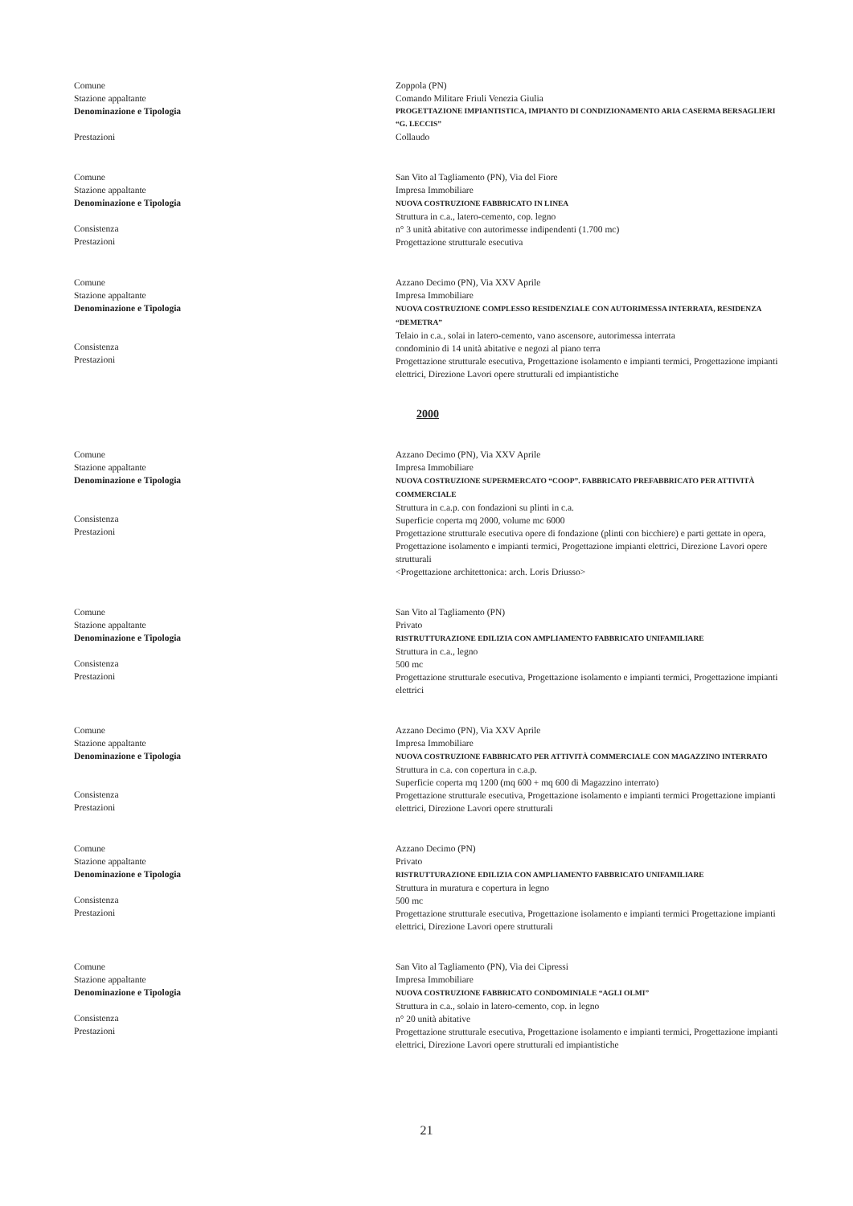Comune Zoppola (PN) Stazione appaltante Comando Militare Friuli Venezia Giulia Denominazione e Tipologia PROGETTAZIONE IMPIANTISTICA, IMPIANTO DI CONDIZIONAMENTO ARIA CASERMA BERSAGLIERI “G. LECCIS” Prestazioni Collaudo
Comune San Vito al Tagliamento (PN), Via del Fiore Stazione appaltante Impresa Immobiliare Denominazione e Tipologia
Consistenza
Prestazioni NUOVA COSTRUZIONE FABBRICATO IN LINEA
Struttura in c.a., latero-cemento, cop. legno
n° 3 unità abitative con autorimesse indipendenti (1.700 mc)
Progettazione strutturale esecutiva
Comune Azzano Decimo (PN), Via XXV Aprile Stazione appaltante Impresa Immobiliare Denominazione e Tipologia
Consistenza
Prestazioni NUOVA COSTRUZIONE COMPLESSO RESIDENZIALE CON AUTORIMESSA INTERRATA, RESIDENZA “DEMETRA”
Telaio in c.a., solai in latero-cemento, vano ascensore, autorimessa interrata
condominio di 14 unità abitative e negozi al piano terra
Progettazione strutturale esecutiva, Progettazione isolamento e impianti termici, Progettazione impianti elettrici, Direzione Lavori opere strutturali ed impiantistiche
2000
Comune Azzano Decimo (PN), Via XXV Aprile Stazione appaltante Impresa Immobiliare Denominazione e Tipologia
Consistenza
Prestazioni NUOVA COSTRUZIONE SUPERMERCATO “COOP”. FABBRICATO PREFABBRICATO PER ATTIVITÀ COMMERCIALE
Struttura in c.a.p. con fondazioni su plinti in c.a.
Superficie coperta mq 2000, volume mc 6000
Progettazione strutturale esecutiva opere di fondazione (plinti con bicchiere) e parti gettate in opera, Progettazione isolamento e impianti termici, Progettazione impianti elettrici, Direzione Lavori opere strutturali
<Progettazione architettonica: arch. Loris Driusso>
Comune San Vito al Tagliamento (PN) Stazione appaltante Privato Denominazione e Tipologia
Consistenza
Prestazioni RISTRUTTURAZIONE EDILIZIA CON AMPLIAMENTO FABBRICATO UNIFAMILIARE
Struttura in c.a., legno
500 mc
Progettazione strutturale esecutiva, Progettazione isolamento e impianti termici, Progettazione impianti elettrici
Comune Azzano Decimo (PN), Via XXV Aprile Stazione appaltante Impresa Immobiliare Denominazione e Tipologia
Consistenza
Prestazioni NUOVA COSTRUZIONE FABBRICATO PER ATTIVITÀ COMMERCIALE CON MAGAZZINO INTERRATO
Struttura in c.a. con copertura in c.a.p.
Superficie coperta mq 1200 (mq 600 + mq 600 di Magazzino interrato)
Progettazione strutturale esecutiva, Progettazione isolamento e impianti termici Progettazione impianti elettrici, Direzione Lavori opere strutturali
Comune Azzano Decimo (PN) Stazione appaltante Privato Denominazione e Tipologia
Consistenza
Prestazioni RISTRUTTURAZIONE EDILIZIA CON AMPLIAMENTO FABBRICATO UNIFAMILIARE
Struttura in muratura e copertura in legno
500 mc
Progettazione strutturale esecutiva, Progettazione isolamento e impianti termici Progettazione impianti elettrici, Direzione Lavori opere strutturali
Comune San Vito al Tagliamento (PN), Via dei Cipressi Stazione appaltante Impresa Immobiliare Denominazione e Tipologia
Consistenza
Prestazioni NUOVA COSTRUZIONE FABBRICATO CONDOMINIALE “AGLI OLMI”
Struttura in c.a., solaio in latero-cemento, cop. in legno
n° 20 unità abitative
Progettazione strutturale esecutiva, Progettazione isolamento e impianti termici, Progettazione impianti elettrici, Direzione Lavori opere strutturali ed impiantistiche
21